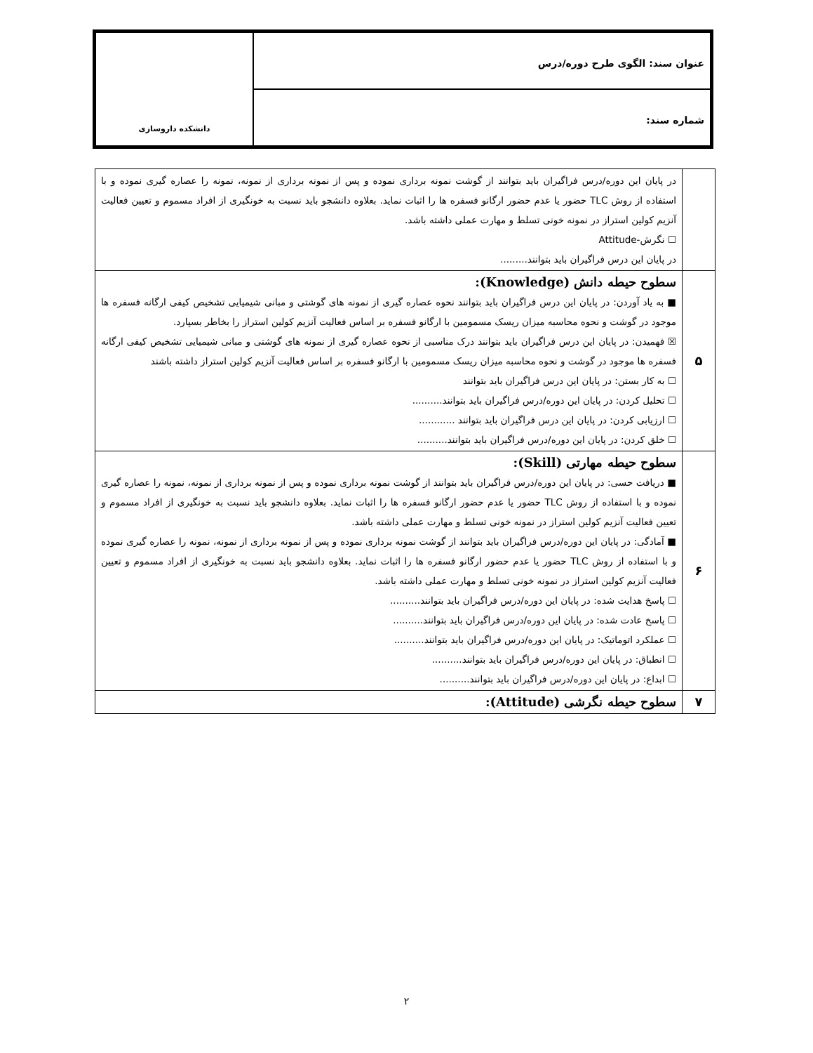عنوان سند: الگوی طرح دوره/درس
شماره سند:
دانشکده داروسازی
| | در پایان این دوره/درس فراگیران باید بتوانند از گوشت نمونه برداری نموده و پس از نمونه برداری از نمونه، نمونه را عصاره گیری نموده و با استفاده از روش TLC حضور یا عدم حضور ارگانو فسفره ها را اثبات نماید. بعلاوه دانشجو باید نسبت به خونگیری از افراد مسموم و تعیین فعالیت آنزیم کولین استراز در نمونه خونی تسلط و مهارت عملی داشته باشد. ☐ نگرش-Attitude در پایان این درس فراگیران باید بتوانند......... |
| ۵ | سطوح حیطه دانش (Knowledge): ■ به یاد آوردن: در پایان این درس فراگیران باید بتوانند نحوه عصاره گیری از نمونه های گوشتی و مبانی شیمیایی تشخیص کیفی ارگانه فسفره ها موجود در گوشت و نحوه محاسبه میزان ریسک مسمومین با ارگانو فسفره بر اساس فعالیت آنزیم کولین استراز را بخاطر بسپارد. ☒ فهمیدن: در پایان این درس فراگیران باید بتوانند درک مناسبی از نحوه عصاره گیری از نمونه های گوشتی و مبانی شیمیایی تشخیص کیفی ارگانه فسفره ها موجود در گوشت و نحوه محاسبه میزان ریسک مسمومین با ارگانو فسفره بر اساس فعالیت آنزیم کولین استراز داشته باشند ☐ به کار بستن: در پایان این درس فراگیران باید بتوانند ☐ تحلیل کردن: در پایان این دوره/درس فراگیران باید بتوانند.......... ☐ ارزیابی کردن: در پایان این درس فراگیران باید بتوانند ............ ☐ خلق کردن: در پایان این دوره/درس فراگیران باید بتوانند.......... |
| ۶ | سطوح حیطه مهارتی (Skill): ■ دریافت حسی: در پایان این دوره/درس فراگیران باید بتوانند از گوشت نمونه برداری نموده و پس از نمونه برداری از نمونه، نمونه را عصاره گیری نموده و با استفاده از روش TLC حضور یا عدم حضور ارگانو فسفره ها را اثبات نماید. بعلاوه دانشجو باید نسبت به خونگیری از افراد مسموم و تعیین فعالیت آنزیم کولین استراز در نمونه خونی تسلط و مهارت عملی داشته باشد. ■ آمادگی: در پایان این دوره/درس فراگیران باید بتوانند از گوشت نمونه برداری نموده و پس از نمونه برداری از نمونه، نمونه را عصاره گیری نموده و با استفاده از روش TLC حضور یا عدم حضور ارگانو فسفره ها را اثبات نماید. بعلاوه دانشجو باید نسبت به خونگیری از افراد مسموم و تعیین فعالیت آنزیم کولین استراز در نمونه خونی تسلط و مهارت عملی داشته باشد. ☐ پاسخ هدایت شده: در پایان این دوره/درس فراگیران باید بتوانند.......... ☐ پاسخ عادت شده: در پایان این دوره/درس فراگیران باید بتوانند.......... ☐ عملکرد اتوماتیک: در پایان این دوره/درس فراگیران باید بتوانند.......... ☐ انطباق: در پایان این دوره/درس فراگیران باید بتوانند.......... ☐ ابداع: در پایان این دوره/درس فراگیران باید بتوانند.......... |
| ۷ | سطوح حیطه نگرشی (Attitude): |
۲